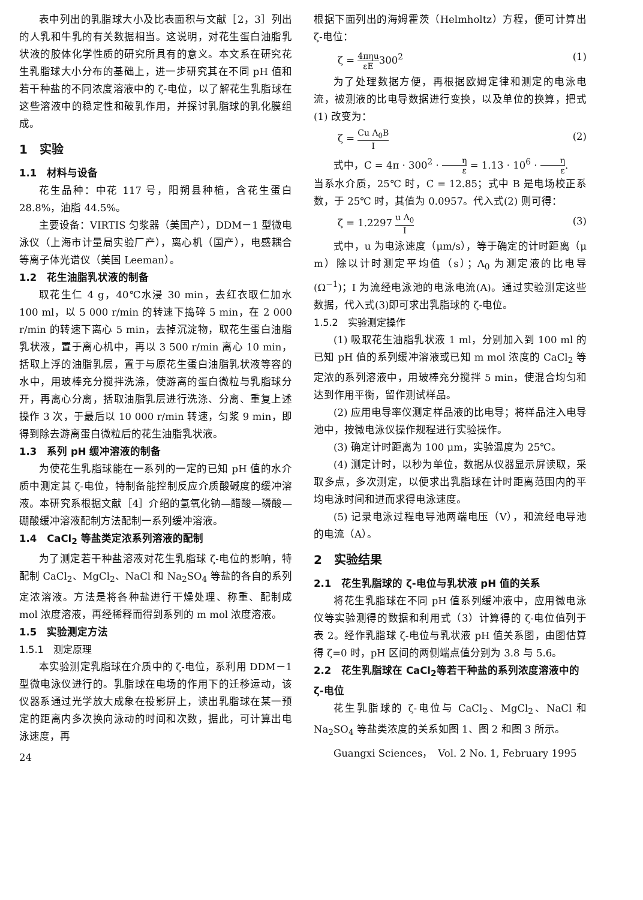表中列出的乳脂球大小及比表面积与文献［2，3］列出的人乳和牛乳的有关数据相当。这说明，对花生蛋白油脂乳状液的胶体化学性质的研究所具有的意义。本文系在研究花生乳脂球大小分布的基础上，进一步研究其在不同 pH 值和若干种盐的不同浓度溶液中的 ζ-电位，以了解花生乳脂球在这些溶液中的稳定性和破乳作用，并探讨乳脂球的乳化膜组成。
1　实验
1.1　材料与设备
花生品种：中花 117 号，阳朔县种植，含花生蛋白 28.8%，油脂 44.5%。
主要设备：VIRTIS 匀浆器（美国产），DDM－1 型微电泳仪（上海市计量局实验厂产），离心机（国产），电感耦合等离子体光谱仪（美国 Leeman）。
1.2　花生油脂乳状液的制备
取花生仁 4 g，40℃水浸 30 min，去红衣取仁加水 100 ml，以 5 000 r/min 的转速下捣碎 5 min，在 2 000 r/min 的转速下离心 5 min，去掉沉淀物，取花生蛋白油脂乳状液，置于离心机中，再以 3 500 r/min 离心 10 min，括取上浮的油脂乳层，置于与原花生蛋白油脂乳状液等容的水中，用玻棒充分搅拌洗涤，使游离的蛋白微粒与乳脂球分开，再离心分离，括取油脂乳层进行洗涤、分离、重复上述操作 3 次，于最后以 10 000 r/min 转速，匀浆 9 min，即得到除去游离蛋白微粒后的花生油脂乳状液。
1.3　系列 pH 缓冲溶液的制备
为使花生乳脂球能在一系列的一定的已知 pH 值的水介质中测定其 ζ-电位，特制备能控制反应介质酸碱度的缓冲溶液。本研究系根据文献［4］介绍的氢氧化钠—醋酸—磷酸—硼酸缓冲溶液配制方法配制一系列缓冲溶液。
1.4　CaCl<sub>2</sub> 等盐类定浓系列溶液的配制
为了测定若干种盐溶液对花生乳脂球 ζ-电位的影响，特配制 CaCl<sub>2</sub>、MgCl<sub>2</sub>、NaCl 和 Na<sub>2</sub>SO<sub>4</sub> 等盐的各自的系列定浓溶液。方法是将各种盐进行干燥处理、称重、配制成 mol 浓度溶液，再经稀释而得到系列的 m mol 浓度溶液。
1.5　实验测定方法
1.5.1　测定原理
本实验测定乳脂球在介质中的 ζ-电位，系利用 DDM－1 型微电泳仪进行的。乳脂球在电场的作用下的迁移运动，该仪器系通过光学放大成象在投影屏上，读出乳脂球在某一预定的距离内多次换向泳动的时间和次数，据此，可计算出电泳速度，再
24
根据下面列出的海姆霍茨（Helmholtz）方程，便可计算出 ζ-电位：
ζ = 4πηu εE300<sup>2</sup> (1)
为了处理数据方便，再根据欧姆定律和测定的电泳电流，被测液的比电导数据进行变换，以及单位的换算，把式(1) 改变为：
ζ = Cu Λ<sub>0</sub>B I (2)
式中，C = 4π · 300<sup>2</sup> · η ε = 1.13 · 10<sup>6</sup> · η ε.
当系水介质，25℃ 时，C = 12.85；式中 B 是电场校正系数，于 25℃ 时，其值为 0.0957。代入式(2) 则可得：
ζ = 1.2297 u Λ<sub>0</sub> I (3)
式中，u 为电泳速度（μm/s），等于确定的计时距离（μ m）除以计时测定平均值（s）；Λ<sub>0</sub> 为测定液的比电导(Ω<sup>−1</sup>)；I 为流经电泳池的电泳电流(A)。通过实验测定这些数据，代入式(3)即可求出乳脂球的 ζ-电位。
1.5.2　实验测定操作
(1) 吸取花生油脂乳状液 1 ml，分别加入到 100 ml 的已知 pH 值的系列缓冲溶液或已知 m mol 浓度的 CaCl<sub>2</sub> 等定浓的系列溶液中，用玻棒充分搅拌 5 min，使混合均匀和达到作用平衡，留作测试样品。
(2) 应用电导率仪测定样品液的比电导；将样品注入电导池中，按微电泳仪操作规程进行实验操作。
(3) 确定计时距离为 100 μm，实验温度为 25℃。
(4) 测定计时，以秒为单位，数据从仪器显示屏读取，采取多点，多次测定，以便求出乳脂球在计时距离范围内的平均电泳时间和进而求得电泳速度。
(5) 记录电泳过程电导池两端电压（V），和流经电导池的电流（A）。
2　实验结果
2.1　花生乳脂球的 ζ-电位与乳状液 pH 值的关系
将花生乳脂球在不同 pH 值系列缓冲液中，应用微电泳仪等实验测得的数据和利用式（3）计算得的 ζ-电位值列于表 2。经作乳脂球 ζ-电位与乳状液 pH 值关系图，由图估算得 ζ=0 时，pH 区间的两侧端点值分别为 3.8 与 5.6。
2.2　花生乳脂球在 CaCl<sub>2</sub>等若干种盐的系列浓度溶液中的 ζ-电位
花生乳脂球的 ζ-电位与 CaCl<sub>2</sub>、MgCl<sub>2</sub>、NaCl 和 Na<sub>2</sub>SO<sub>4</sub> 等盐类浓度的关系如图 1、图 2 和图 3 所示。
Guangxi Sciences，　Vol. 2 No. 1, February 1995